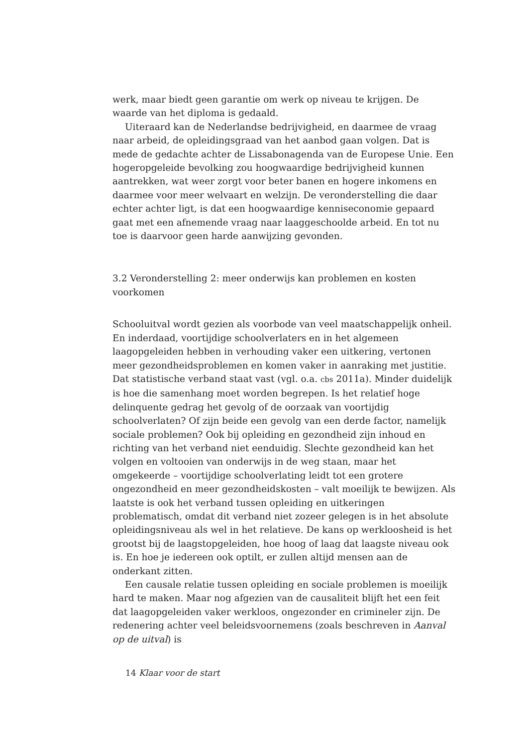werk, maar biedt geen garantie om werk op niveau te krijgen. De waarde van het diploma is gedaald.
Uiteraard kan de Nederlandse bedrijvigheid, en daarmee de vraag naar arbeid, de opleidingsgraad van het aanbod gaan volgen. Dat is mede de gedachte achter de Lissabonagenda van de Europese Unie. Een hoger­opgeleide bevolking zou hoogwaardige bedrijvigheid kunnen aantrekken, wat weer zorgt voor beter banen en hogere inkomens en daarmee voor meer welvaart en welzijn. De veronderstelling die daar echter achter ligt, is dat een hoogwaardige kenniseconomie gepaard gaat met een afnemende vraag naar laaggeschoolde arbeid. En tot nu toe is daarvoor geen harde aan­wijzing gevonden.
3.2 Veronderstelling 2: meer onderwijs kan problemen en kosten voorkomen
Schooluitval wordt gezien als voorbode van veel maatschappelijk onheil. En inderdaad, voortijdige schoolverlaters en in het algemeen laagopgelei­den hebben in verhouding vaker een uitkering, vertonen meer gezond­heidsproblemen en komen vaker in aanraking met justitie. Dat statistische verband staat vast (vgl. o.a. cbs 2011a). Minder duidelijk is hoe die samen­hang moet worden begrepen. Is het relatief hoge delinquente gedrag het gevolg of de oorzaak van voortijdig schoolverlaten? Of zijn beide een gevolg van een derde factor, namelijk sociale problemen? Ook bij opleiding en gezondheid zijn inhoud en richting van het verband niet eenduidig. Slechte gezondheid kan het volgen en voltooien van onderwijs in de weg staan, maar het omgekeerde – voortijdige schoolverlating leidt tot een grotere ongezondheid en meer gezondheidskosten – valt moeilijk te bewijzen. Als laatste is ook het verband tussen opleiding en uitkeringen problematisch, omdat dit verband niet zozeer gelegen is in het absolute opleidingsniveau als wel in het relatieve. De kans op werkloosheid is het grootst bij de laagst­opgeleiden, hoe hoog of laag dat laagste niveau ook is. En hoe je iedereen ook optilt, er zullen altijd mensen aan de onderkant zitten.
Een causale relatie tussen opleiding en sociale problemen is moeilijk hard te maken. Maar nog afgezien van de causaliteit blijft het een feit dat laag­opgeleiden vaker werkloos, ongezonder en crimineler zijn. De redenering achter veel beleidsvoornemens (zoals beschreven in Aanval op de uitval) is
14 Klaar voor de start